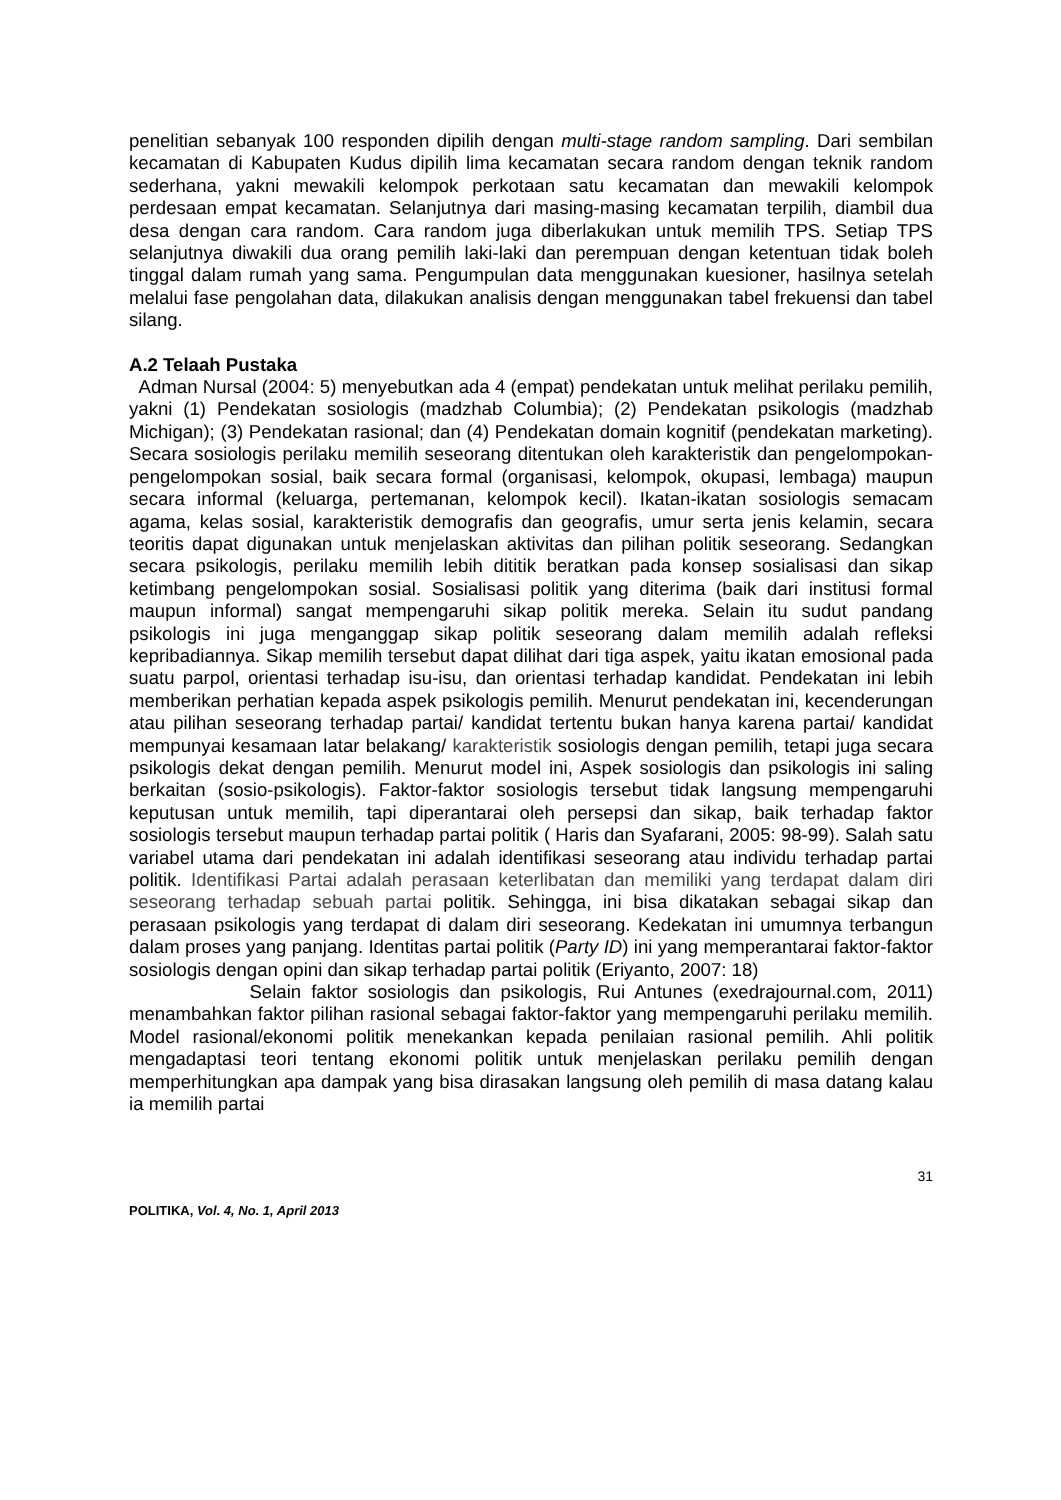penelitian sebanyak 100 responden dipilih dengan multi-stage random sampling. Dari sembilan kecamatan di Kabupaten Kudus dipilih lima kecamatan secara random dengan teknik random sederhana, yakni mewakili kelompok perkotaan satu kecamatan dan mewakili kelompok perdesaan empat kecamatan. Selanjutnya dari masing-masing kecamatan terpilih, diambil dua desa dengan cara random. Cara random juga diberlakukan untuk memilih TPS. Setiap TPS selanjutnya diwakili dua orang pemilih laki-laki dan perempuan dengan ketentuan tidak boleh tinggal dalam rumah yang sama. Pengumpulan data menggunakan kuesioner, hasilnya setelah melalui fase pengolahan data, dilakukan analisis dengan menggunakan tabel frekuensi dan tabel silang.
A.2 Telaah Pustaka
Adman Nursal (2004: 5) menyebutkan ada 4 (empat) pendekatan untuk melihat perilaku pemilih, yakni (1) Pendekatan sosiologis (madzhab Columbia); (2) Pendekatan psikologis (madzhab Michigan); (3) Pendekatan rasional; dan (4) Pendekatan domain kognitif (pendekatan marketing). Secara sosiologis perilaku memilih seseorang ditentukan oleh karakteristik dan pengelompokan-pengelompokan sosial, baik secara formal (organisasi, kelompok, okupasi, lembaga) maupun secara informal (keluarga, pertemanan, kelompok kecil). Ikatan-ikatan sosiologis semacam agama, kelas sosial, karakteristik demografis dan geografis, umur serta jenis kelamin, secara teoritis dapat digunakan untuk menjelaskan aktivitas dan pilihan politik seseorang. Sedangkan secara psikologis, perilaku memilih lebih dititik beratkan pada konsep sosialisasi dan sikap ketimbang pengelompokan sosial. Sosialisasi politik yang diterima (baik dari institusi formal maupun informal) sangat mempengaruhi sikap politik mereka. Selain itu sudut pandang psikologis ini juga menganggap sikap politik seseorang dalam memilih adalah refleksi kepribadiannya. Sikap memilih tersebut dapat dilihat dari tiga aspek, yaitu ikatan emosional pada suatu parpol, orientasi terhadap isu-isu, dan orientasi terhadap kandidat. Pendekatan ini lebih memberikan perhatian kepada aspek psikologis pemilih. Menurut pendekatan ini, kecenderungan atau pilihan seseorang terhadap partai/ kandidat tertentu bukan hanya karena partai/ kandidat mempunyai kesamaan latar belakang/ karakteristik sosiologis dengan pemilih, tetapi juga secara psikologis dekat dengan pemilih. Menurut model ini, Aspek sosiologis dan psikologis ini saling berkaitan (sosio-psikologis). Faktor-faktor sosiologis tersebut tidak langsung mempengaruhi keputusan untuk memilih, tapi diperantarai oleh persepsi dan sikap, baik terhadap faktor sosiologis tersebut maupun terhadap partai politik ( Haris dan Syafarani, 2005: 98-99). Salah satu variabel utama dari pendekatan ini adalah identifikasi seseorang atau individu terhadap partai politik. Identifikasi Partai adalah perasaan keterlibatan dan memiliki yang terdapat dalam diri seseorang terhadap sebuah partai politik. Sehingga, ini bisa dikatakan sebagai sikap dan perasaan psikologis yang terdapat di dalam diri seseorang. Kedekatan ini umumnya terbangun dalam proses yang panjang. Identitas partai politik (Party ID) ini yang memperantarai faktor-faktor sosiologis dengan opini dan sikap terhadap partai politik (Eriyanto, 2007: 18)
Selain faktor sosiologis dan psikologis, Rui Antunes (exedrajournal.com, 2011) menambahkan faktor pilihan rasional sebagai faktor-faktor yang mempengaruhi perilaku memilih. Model rasional/ekonomi politik menekankan kepada penilaian rasional pemilih. Ahli politik mengadaptasi teori tentang ekonomi politik untuk menjelaskan perilaku pemilih dengan memperhitungkan apa dampak yang bisa dirasakan langsung oleh pemilih di masa datang kalau ia memilih partai
31
POLITIKA, Vol. 4, No. 1, April 2013